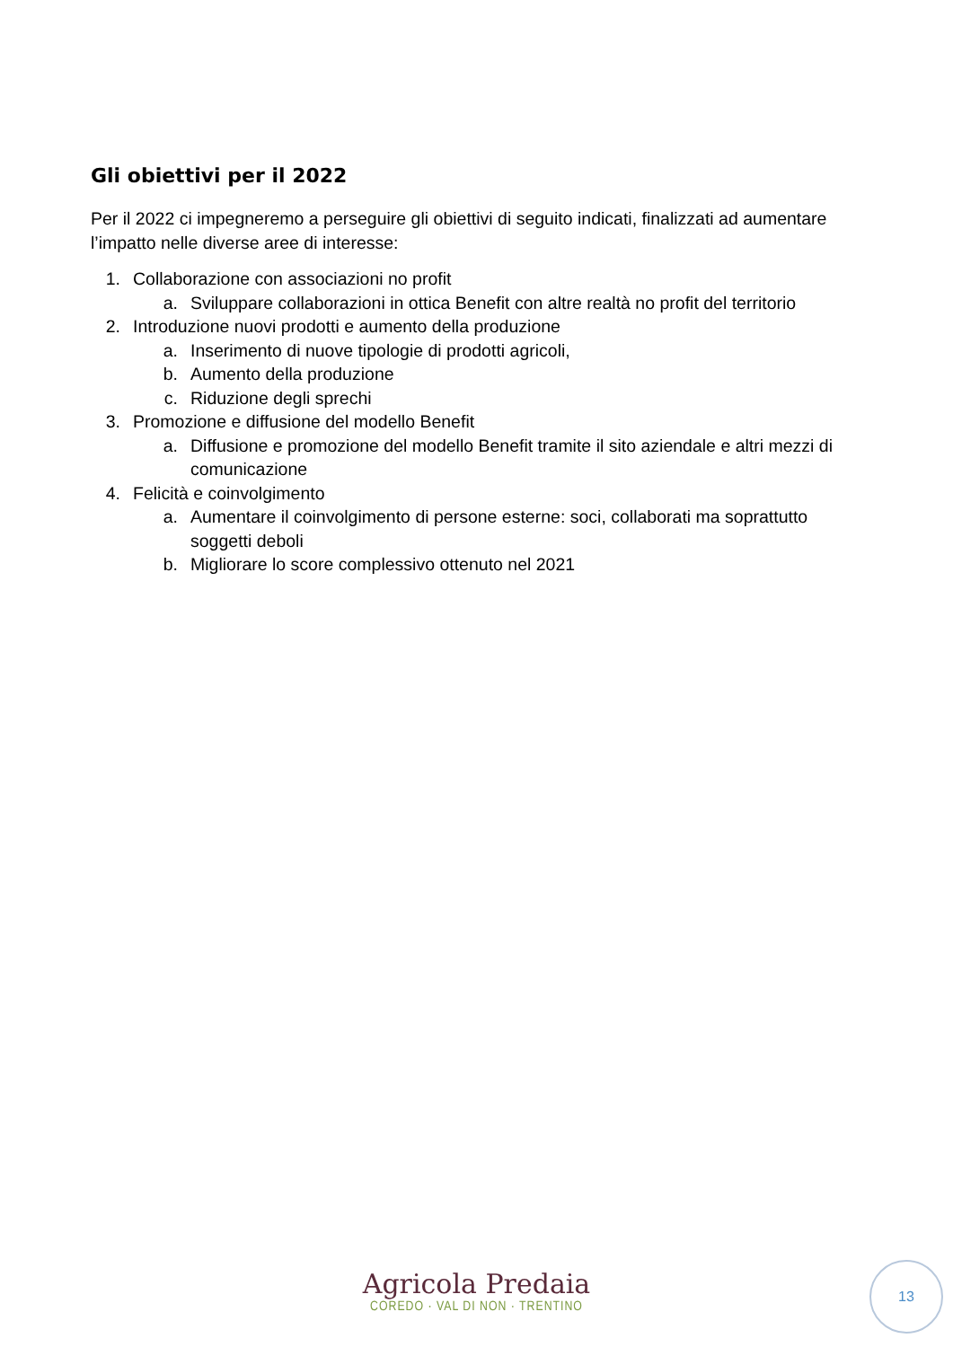Gli obiettivi per il 2022
Per il 2022 ci impegneremo a perseguire gli obiettivi di seguito indicati, finalizzati ad aumentare l’impatto nelle diverse aree di interesse:
1. Collaborazione con associazioni no profit
a. Sviluppare collaborazioni in ottica Benefit con altre realtà no profit del territorio
2. Introduzione nuovi prodotti e aumento della produzione
a. Inserimento di nuove tipologie di prodotti agricoli,
b. Aumento della produzione
c. Riduzione degli sprechi
3. Promozione e diffusione del modello Benefit
a. Diffusione e promozione del modello Benefit tramite il sito aziendale e altri mezzi di comunicazione
4. Felicità e coinvolgimento
a. Aumentare il coinvolgimento di persone esterne: soci, collaborati ma soprattutto soggetti deboli
b. Migliorare lo score complessivo ottenuto nel 2021
Agricola Predaia
COREDO · VAL DI NON · TRENTINO
13